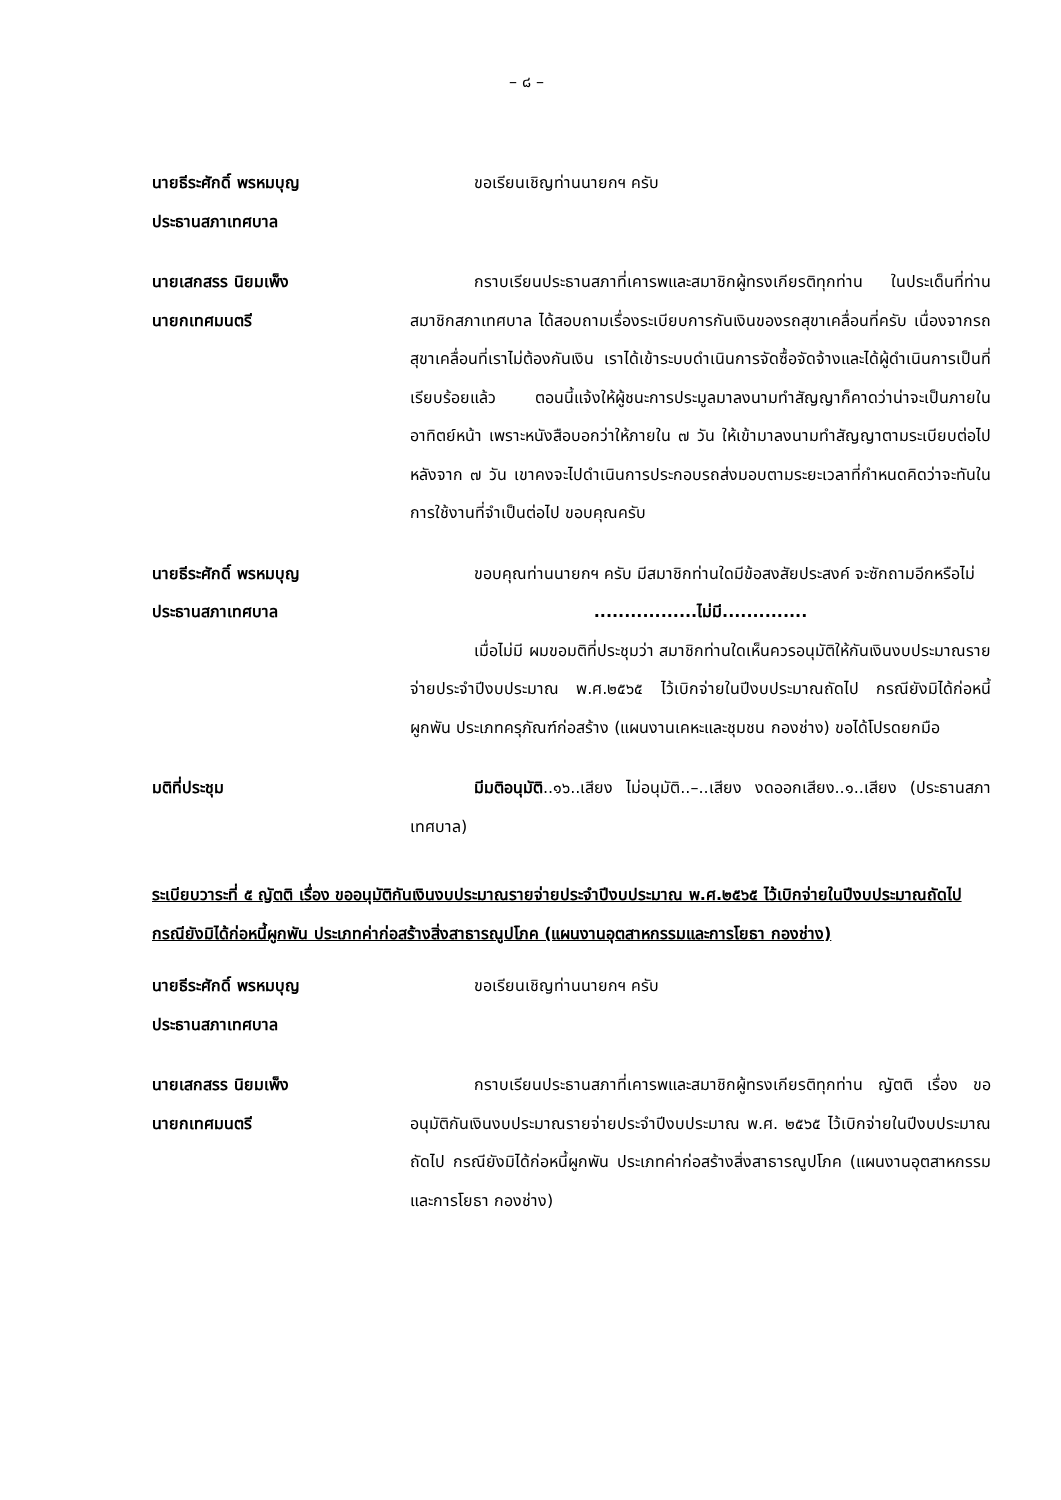– ๘ –
นายธีระศักดิ์ พรหมบุญ
ประธานสภาเทศบาล
ขอเรียนเชิญท่านนายกฯ ครับ
นายเสกสรร นิยมเพ็ง
นายกเทศมนตรี
กราบเรียนประธานสภาที่เคารพและสมาชิกผู้ทรงเกียรติทุกท่าน ในประเด็นที่ท่านสมาชิกสภาเทศบาล ได้สอบถามเรื่องระเบียบการกันเงินของรถสุขาเคลื่อนที่ครับ เนื่องจากรถสุขาเคลื่อนที่เราไม่ต้องกันเงิน เราได้เข้าระบบดำเนินการจัดซื้อจัดจ้างและได้ผู้ดำเนินการเป็นที่เรียบร้อยแล้ว ตอนนี้แจ้งให้ผู้ชนะการประมูลมาลงนามทำสัญญาก็คาดว่าน่าจะเป็นภายในอาทิตย์หน้า เพราะหนังสือบอกว่าให้ภายใน ๗ วัน ให้เข้ามาลงนามทำสัญญาตามระเบียบต่อไป หลังจาก ๗ วัน เขาคงจะไปดำเนินการประกอบรถส่งมอบตามระยะเวลาที่กำหนดคิดว่าจะทันในการใช้งานที่จำเป็นต่อไป ขอบคุณครับ
นายธีระศักดิ์ พรหมบุญ
ประธานสภาเทศบาล
ขอบคุณท่านนายกฯ ครับ มีสมาชิกท่านใดมีข้อสงสัยประสงค์ จะซักถามอีกหรือไม่
.................ไม่มี..............
เมื่อไม่มี ผมขอมติที่ประชุมว่า สมาชิกท่านใดเห็นควรอนุมัติให้กันเงินงบประมาณรายจ่ายประจำปีงบประมาณ พ.ศ.๒๕๖๕ ไว้เบิกจ่ายในปีงบประมาณถัดไป กรณียังมิได้ก่อหนี้ผูกพัน ประเภทครุภัณฑ์ก่อสร้าง (แผนงานเคหะและชุมชน กองช่าง) ขอได้โปรดยกมือ
มติที่ประชุม มีมติอนุมัติ..๑๖..เสียง ไม่อนุมัติ..–..เสียง งดออกเสียง..๑..เสียง (ประธานสภาเทศบาล)
ระเบียบวาระที่ ๕ ญัตติ เรื่อง ขออนุมัติกันเงินงบประมาณรายจ่ายประจำปีงบประมาณ พ.ศ.๒๕๖๕ ไว้เบิกจ่ายในปีงบประมาณถัดไป กรณียังมิได้ก่อหนี้ผูกพัน ประเภทค่าก่อสร้างสิ่งสาธารณูปโภค (แผนงานอุตสาหกรรมและการโยธา กองช่าง)
นายธีระศักดิ์ พรหมบุญ
ประธานสภาเทศบาล
ขอเรียนเชิญท่านนายกฯ ครับ
นายเสกสรร นิยมเพ็ง
นายกเทศมนตรี
กราบเรียนประธานสภาที่เคารพและสมาชิกผู้ทรงเกียรติทุกท่าน ญัตติ เรื่อง ขออนุมัติกันเงินงบประมาณรายจ่ายประจำปีงบประมาณ พ.ศ. ๒๕๖๕ ไว้เบิกจ่ายในปีงบประมาณถัดไป กรณียังมิได้ก่อหนี้ผูกพัน ประเภทค่าก่อสร้างสิ่งสาธารณูปโภค (แผนงานอุตสาหกรรมและการโยธา กองช่าง)